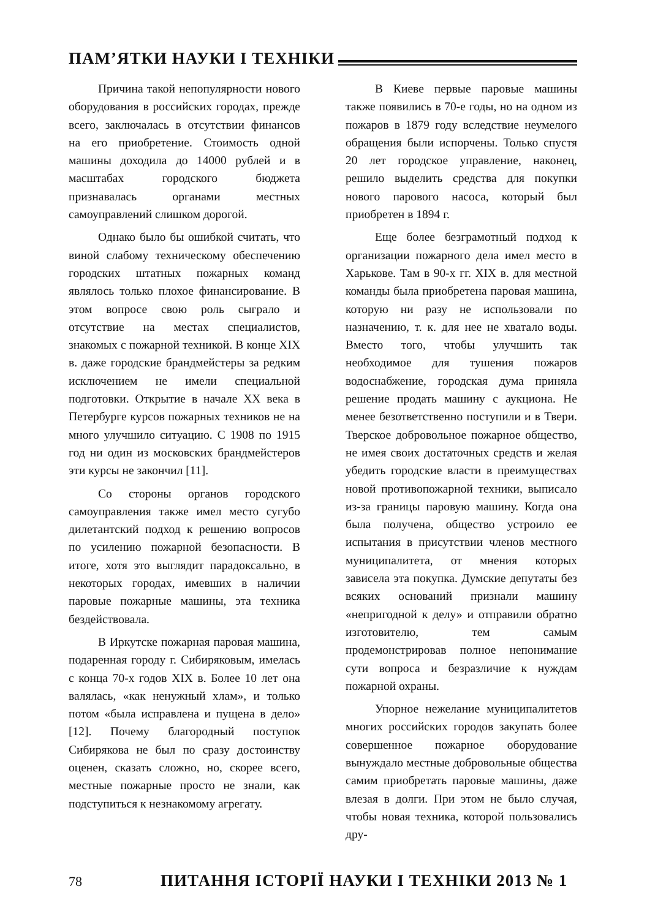ПАМ’ЯТКИ НАУКИ І ТЕХНІКИ
Причина такой непопулярности нового оборудования в российских городах, прежде всего, заключалась в отсутствии финансов на его приобретение. Стоимость одной машины доходила до 14000 рублей и в масштабах городского бюджета признавалась органами местных самоуправлений слишком дорогой.
Однако было бы ошибкой считать, что виной слабому техническому обеспечению городских штатных пожарных команд являлось только плохое финансирование. В этом вопросе свою роль сыграло и отсутствие на местах специалистов, знакомых с пожарной техникой. В конце XIX в. даже городские брандмейстеры за редким исключением не имели специальной подготовки. Открытие в начале XX века в Петербурге курсов пожарных техников не на много улучшило ситуацию. С 1908 по 1915 год ни один из московских брандмейстеров эти курсы не закончил [11].
Со стороны органов городского самоуправления также имел место сугубо дилетантский подход к решению вопросов по усилению пожарной безопасности. В итоге, хотя это выглядит парадоксально, в некоторых городах, имевших в наличии паровые пожарные машины, эта техника бездействовала.
В Иркутске пожарная паровая машина, подаренная городу г. Сибиряковым, имелась с конца 70-х годов XIX в. Более 10 лет она валялась, «как ненужный хлам», и только потом «была исправлена и пущена в дело» [12]. Почему благородный поступок Сибирякова не был по сразу достоинству оценен, сказать сложно, но, скорее всего, местные пожарные просто не знали, как подступиться к незнакомому агрегату.
В Киеве первые паровые машины также появились в 70-е годы, но на одном из пожаров в 1879 году вследствие неумелого обращения были испорчены. Только спустя 20 лет городское управление, наконец, решило выделить средства для покупки нового парового насоса, который был приобретен в 1894 г.
Еще более безграмотный подход к организации пожарного дела имел место в Харькове. Там в 90-х гг. XIX в. для местной команды была приобретена паровая машина, которую ни разу не использовали по назначению, т. к. для нее не хватало воды. Вместо того, чтобы улучшить так необходимое для тушения пожаров водоснабжение, городская дума приняла решение продать машину с аукциона. Не менее безответственно поступили и в Твери. Тверское добровольное пожарное общество, не имея своих достаточных средств и желая убедить городские власти в преимуществах новой противопожарной техники, выписало из-за границы паровую машину. Когда она была получена, общество устроило ее испытания в присутствии членов местного муниципалитета, от мнения которых зависела эта покупка. Думские депутаты без всяких оснований признали машину «непригодной к делу» и отправили обратно изготовителю, тем самым продемонстрировав полное непонимание сути вопроса и безразличие к нуждам пожарной охраны.
Упорное нежелание муниципалитетов многих российских городов закупать более совершенное пожарное оборудование вынуждало местные добровольные общества самим приобретать паровые машины, даже влезая в долги. При этом не было случая, чтобы новая техника, которой пользовались дру-
78 ПИТАННЯ ІСТОРІЇ НАУКИ І ТЕХНІКИ 2013 № 1